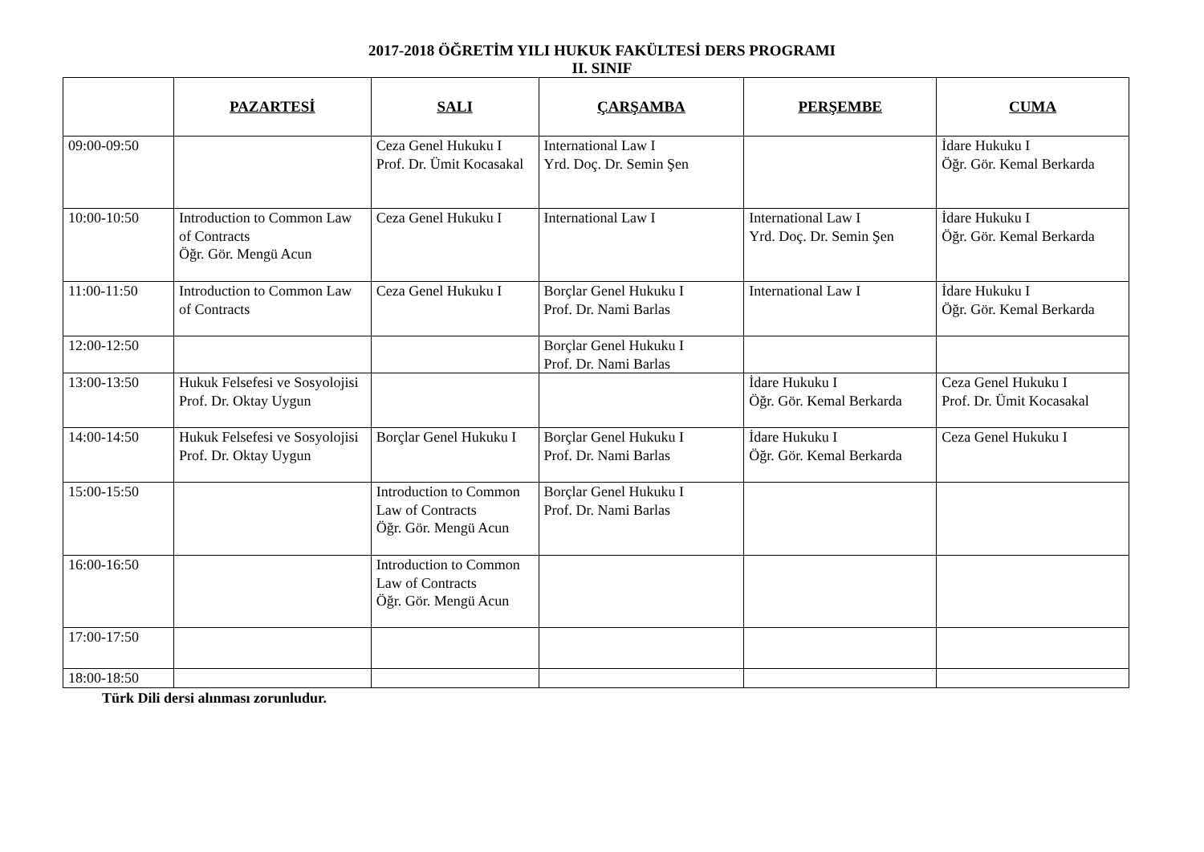2017-2018 ÖĞRETİM YILI HUKUK FAKÜLTESİ DERS PROGRAMI
II. SINIF
| | PAZARTESİ | SALI | ÇARŞAMBA | PERŞEMBE | CUMA |
| 09:00-09:50 | | Ceza Genel Hukuku I Prof. Dr. Ümit Kocasakal | International Law I Yrd. Doç. Dr. Semin Şen | | İdare Hukuku I Öğr. Gör. Kemal Berkarda |
| 10:00-10:50 | Introduction to Common Law of Contracts Öğr. Gör. Mengü Acun | Ceza Genel Hukuku I | International Law I | International Law I Yrd. Doç. Dr. Semin Şen | İdare Hukuku I Öğr. Gör. Kemal Berkarda |
| 11:00-11:50 | Introduction to Common Law of Contracts | Ceza Genel Hukuku I | Borçlar Genel Hukuku I Prof. Dr. Nami Barlas | International Law I | İdare Hukuku I Öğr. Gör. Kemal Berkarda |
| 12:00-12:50 | | | Borçlar Genel Hukuku I Prof. Dr. Nami Barlas | | |
| 13:00-13:50 | Hukuk Felsefesi ve Sosyolojisi Prof. Dr. Oktay Uygun | | | İdare Hukuku I Öğr. Gör. Kemal Berkarda | Ceza Genel Hukuku I Prof. Dr. Ümit Kocasakal |
| 14:00-14:50 | Hukuk Felsefesi ve Sosyolojisi Prof. Dr. Oktay Uygun | Borçlar Genel Hukuku I | Borçlar Genel Hukuku I Prof. Dr. Nami Barlas | İdare Hukuku I Öğr. Gör. Kemal Berkarda | Ceza Genel Hukuku I |
| 15:00-15:50 | | Introduction to Common Law of Contracts Öğr. Gör. Mengü Acun | Borçlar Genel Hukuku I Prof. Dr. Nami Barlas | | |
| 16:00-16:50 | | Introduction to Common Law of Contracts Öğr. Gör. Mengü Acun | | | |
| 17:00-17:50 | | | | | |
| 18:00-18:50 | | | | | |
Türk Dili dersi alınması zorunludur.